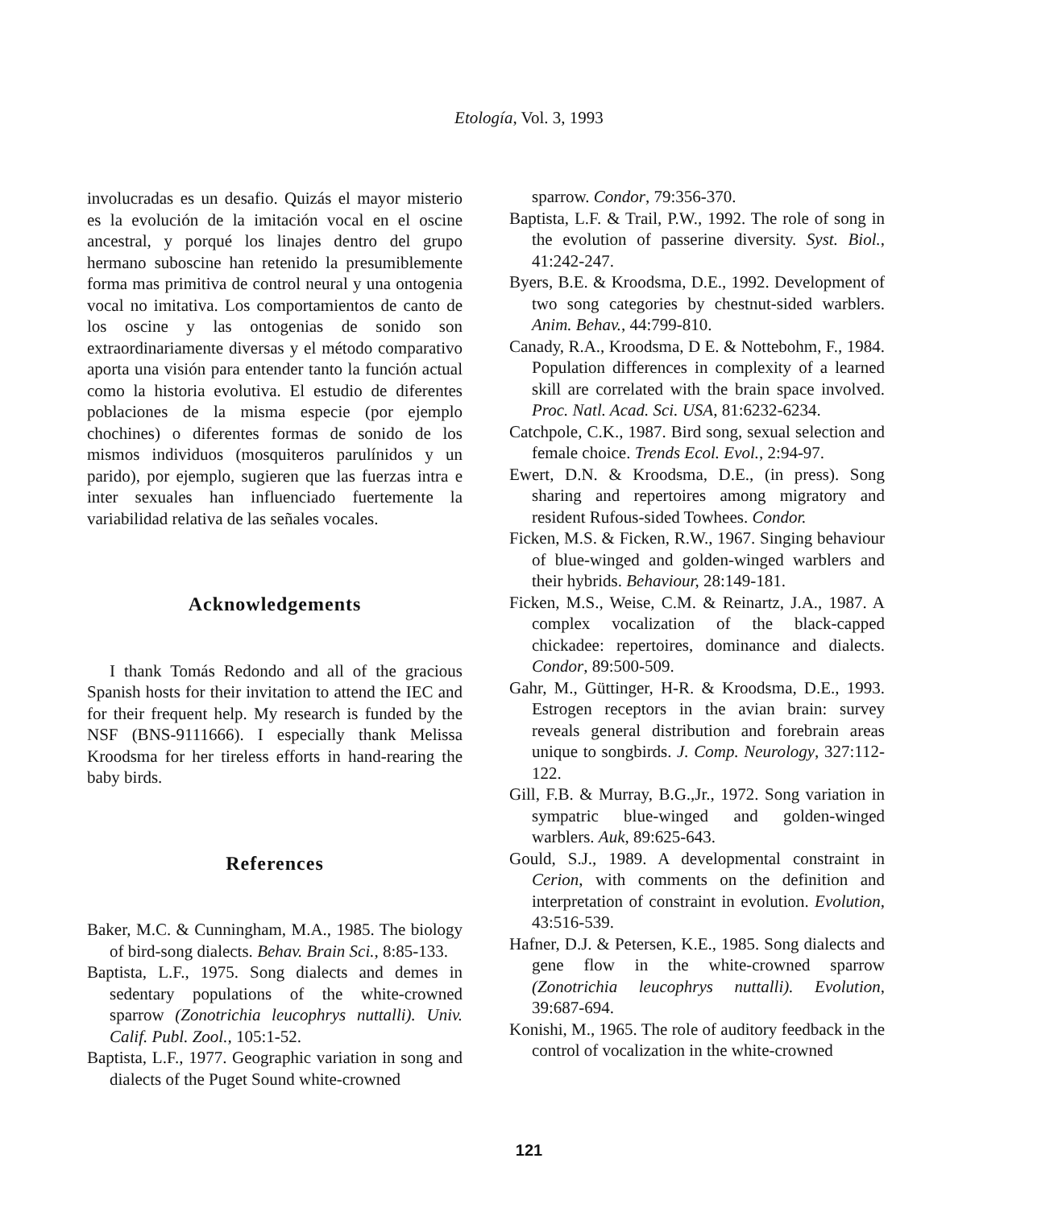Etología, Vol. 3, 1993
involucradas es un desafio. Quizás el mayor misterio es la evolución de la imitación vocal en el oscine ancestral, y porqué los linajes dentro del grupo hermano suboscine han retenido la presumiblemente forma mas primitiva de control neural y una ontogenia vocal no imitativa. Los comportamientos de canto de los oscine y las ontogenias de sonido son extraordinariamente diversas y el método comparativo aporta una visión para entender tanto la función actual como la historia evolutiva. El estudio de diferentes poblaciones de la misma especie (por ejemplo chochines) o diferentes formas de sonido de los mismos individuos (mosquiteros parulínidos y un parido), por ejemplo, sugieren que las fuerzas intra e inter sexuales han influenciado fuertemente la variabilidad relativa de las señales vocales.
Acknowledgements
I thank Tomás Redondo and all of the gracious Spanish hosts for their invitation to attend the IEC and for their frequent help. My research is funded by the NSF (BNS-9111666). I especially thank Melissa Kroodsma for her tireless efforts in hand-rearing the baby birds.
References
Baker, M.C. & Cunningham, M.A., 1985. The biology of bird-song dialects. Behav. Brain Sci., 8:85-133.
Baptista, L.F., 1975. Song dialects and demes in sedentary populations of the white-crowned sparrow (Zonotrichia leucophrys nuttalli). Univ. Calif. Publ. Zool., 105:1-52.
Baptista, L.F., 1977. Geographic variation in song and dialects of the Puget Sound white-crowned
sparrow. Condor, 79:356-370.
Baptista, L.F. & Trail, P.W., 1992. The role of song in the evolution of passerine diversity. Syst. Biol., 41:242-247.
Byers, B.E. & Kroodsma, D.E., 1992. Development of two song categories by chestnut-sided warblers. Anim. Behav., 44:799-810.
Canady, R.A., Kroodsma, D E. & Nottebohm, F., 1984. Population differences in complexity of a learned skill are correlated with the brain space involved. Proc. Natl. Acad. Sci. USA, 81:6232-6234.
Catchpole, C.K., 1987. Bird song, sexual selection and female choice. Trends Ecol. Evol., 2:94-97.
Ewert, D.N. & Kroodsma, D.E., (in press). Song sharing and repertoires among migratory and resident Rufous-sided Towhees. Condor.
Ficken, M.S. & Ficken, R.W., 1967. Singing behaviour of blue-winged and golden-winged warblers and their hybrids. Behaviour, 28:149-181.
Ficken, M.S., Weise, C.M. & Reinartz, J.A., 1987. A complex vocalization of the black-capped chickadee: repertoires, dominance and dialects. Condor, 89:500-509.
Gahr, M., Güttinger, H-R. & Kroodsma, D.E., 1993. Estrogen receptors in the avian brain: survey reveals general distribution and forebrain areas unique to songbirds. J. Comp. Neurology, 327:112-122.
Gill, F.B. & Murray, B.G.,Jr., 1972. Song variation in sympatric blue-winged and golden-winged warblers. Auk, 89:625-643.
Gould, S.J., 1989. A developmental constraint in Cerion, with comments on the definition and interpretation of constraint in evolution. Evolution, 43:516-539.
Hafner, D.J. & Petersen, K.E., 1985. Song dialects and gene flow in the white-crowned sparrow (Zonotrichia leucophrys nuttalli). Evolution, 39:687-694.
Konishi, M., 1965. The role of auditory feedback in the control of vocalization in the white-crowned
121